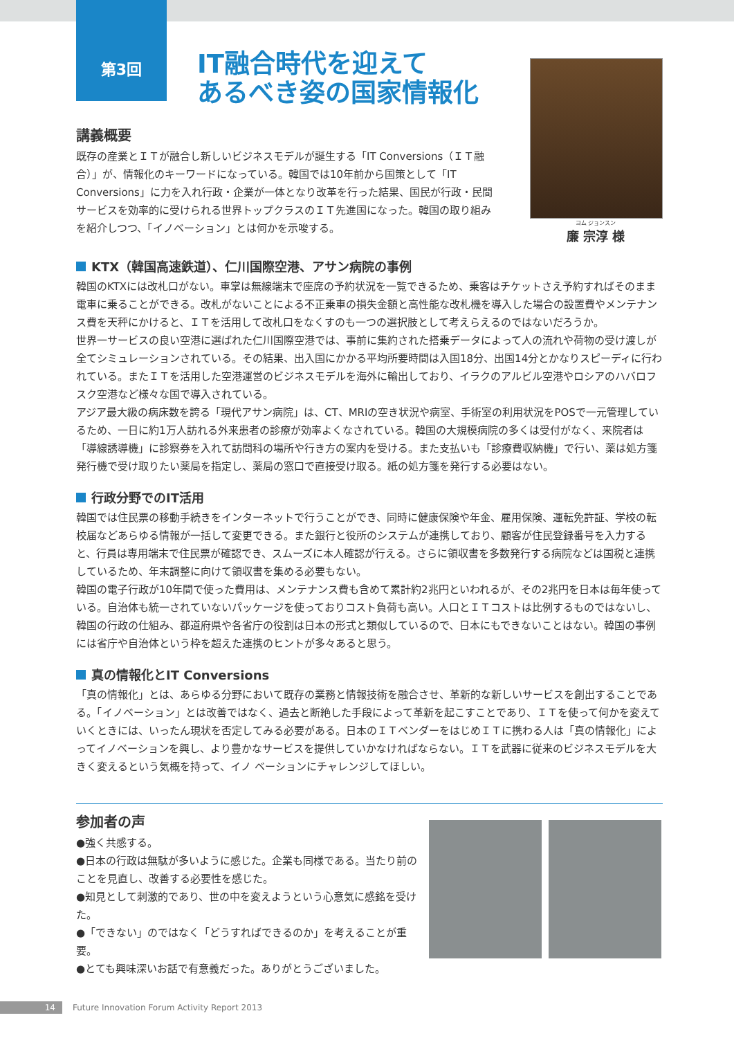第3回
IT融合時代を迎えて
あるべき姿の国家情報化
講義概要
既存の産業とＩＴが融合し新しいビジネスモデルが誕生する「IT Conversions（ＩＴ融合）」が、情報化のキーワードになっている。韓国では10年前から国策として「IT Conversions」に力を入れ行政・企業が一体となり改革を行った結果、国民が行政・民間サービスを効率的に受けられる世界トップクラスのＩＴ先進国になった。韓国の取り組みを紹介しつつ、「イノベーション」とは何かを示唆する。
ヨム ジョンスン
廉 宗淳 様
KTX（韓国高速鉄道）、仁川国際空港、アサン病院の事例
韓国のKTXには改札口がない。車掌は無線端末で座席の予約状況を一覧できるため、乗客はチケットさえ予約すればそのまま電車に乗ることができる。改札がないことによる不正乗車の損失金額と高性能な改札機を導入した場合の設置費やメンテナンス費を天秤にかけると、ＩＴを活用して改札口をなくすのも一つの選択肢として考えらえるのではないだろうか。
世界一サービスの良い空港に選ばれた仁川国際空港では、事前に集約された搭乗データによって人の流れや荷物の受け渡しが全てシミュレーションされている。その結果、出入国にかかる平均所要時間は入国18分、出国14分とかなりスピーディに行われている。またＩＴを活用した空港運営のビジネスモデルを海外に輸出しており、イラクのアルビル空港やロシアのハバロフスク空港など様々な国で導入されている。
アジア最大級の病床数を誇る「現代アサン病院」は、CT、MRIの空き状況や病室、手術室の利用状況をPOSで一元管理しているため、一日に約1万人訪れる外来患者の診療が効率よくなされている。韓国の大規模病院の多くは受付がなく、来院者は「導線誘導機」に診察券を入れて訪問科の場所や行き方の案内を受ける。また支払いも「診療費収納機」で行い、薬は処方箋発行機で受け取りたい薬局を指定し、薬局の窓口で直接受け取る。紙の処方箋を発行する必要はない。
行政分野でのIT活用
韓国では住民票の移動手続きをインターネットで行うことができ、同時に健康保険や年金、雇用保険、運転免許証、学校の転校届などあらゆる情報が一括して変更できる。また銀行と役所のシステムが連携しており、顧客が住民登録番号を入力すると、行員は専用端末で住民票が確認でき、スムーズに本人確認が行える。さらに領収書を多数発行する病院などは国税と連携しているため、年末調整に向けて領収書を集める必要もない。
韓国の電子行政が10年間で使った費用は、メンテナンス費も含めて累計約2兆円といわれるが、その2兆円を日本は毎年使っている。自治体も統一されていないパッケージを使っておりコスト負荷も高い。人口とＩＴコストは比例するものではないし、韓国の行政の仕組み、都道府県や各省庁の役割は日本の形式と類似しているので、日本にもできないことはない。韓国の事例には省庁や自治体という枠を超えた連携のヒントが多々あると思う。
真の情報化とIT Conversions
「真の情報化」とは、あらゆる分野において既存の業務と情報技術を融合させ、革新的な新しいサービスを創出することである。「イノベーション」とは改善ではなく、過去と断絶した手段によって革新を起こすことであり、ＩＴを使って何かを変えていくときには、いったん現状を否定してみる必要がある。日本のＩＴベンダーをはじめＩＴに携わる人は「真の情報化」によってイノベーションを興し、より豊かなサービスを提供していかなければならない。ＩＴを武器に従来のビジネスモデルを大きく変えるという気概を持って、イノ ベーションにチャレンジしてほしい。
参加者の声
●強く共感する。
●日本の行政は無駄が多いように感じた。企業も同様である。当たり前のことを見直し、改善する必要性を感じた。
●知見として刺激的であり、世の中を変えようという心意気に感銘を受けた。
●「できない」のではなく「どうすればできるのか」を考えることが重要。
●とても興味深いお話で有意義だった。ありがとうございました。
14 Future Innovation Forum Activity Report 2013